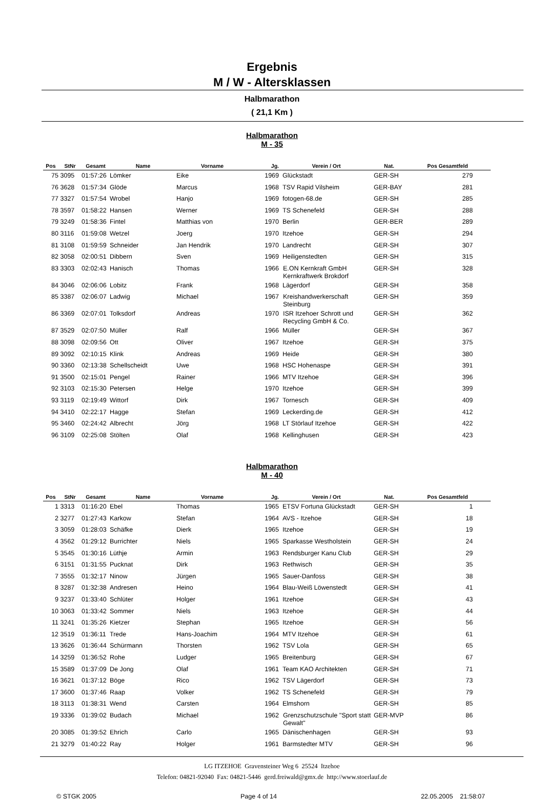Ergebnis
M / W - Altersklassen
Halbmarathon
( 21,1 Km )
Halbmarathon
M - 35
| Pos | StNr | Gesamt | Name | Vorname | Jg. | Verein / Ort | Nat. | Pos Gesamtfeld |
| --- | --- | --- | --- | --- | --- | --- | --- | --- |
| 75 | 3095 | 01:57:26 | Lömker | Eike | 1969 | Glückstadt | GER-SH | 279 |
| 76 | 3628 | 01:57:34 | Glöde | Marcus | 1968 | TSV Rapid Vilsheim | GER-BAY | 281 |
| 77 | 3327 | 01:57:54 | Wrobel | Hanjo | 1969 | fotogen-68.de | GER-SH | 285 |
| 78 | 3597 | 01:58:22 | Hansen | Werner | 1969 | TS Schenefeld | GER-SH | 288 |
| 79 | 3249 | 01:58:36 | Fintel | Matthias von | 1970 | Berlin | GER-BER | 289 |
| 80 | 3116 | 01:59:08 | Wetzel | Joerg | 1970 | Itzehoe | GER-SH | 294 |
| 81 | 3108 | 01:59:59 | Schneider | Jan Hendrik | 1970 | Landrecht | GER-SH | 307 |
| 82 | 3058 | 02:00:51 | Dibbern | Sven | 1969 | Heiligenstedten | GER-SH | 315 |
| 83 | 3303 | 02:02:43 | Hanisch | Thomas | 1966 | E.ON Kernkraft GmbH Kernkraftwerk Brokdorf | GER-SH | 328 |
| 84 | 3046 | 02:06:06 | Lobitz | Frank | 1968 | Lägerdorf | GER-SH | 358 |
| 85 | 3387 | 02:06:07 | Ladwig | Michael | 1967 | Kreishandwerkerschaft Steinburg | GER-SH | 359 |
| 86 | 3369 | 02:07:01 | Tolksdorf | Andreas | 1970 | ISR Itzehoer Schrott und Recycling GmbH & Co. | GER-SH | 362 |
| 87 | 3529 | 02:07:50 | Müller | Ralf | 1966 | Müller | GER-SH | 367 |
| 88 | 3098 | 02:09:56 | Ott | Oliver | 1967 | Itzehoe | GER-SH | 375 |
| 89 | 3092 | 02:10:15 | Klink | Andreas | 1969 | Heide | GER-SH | 380 |
| 90 | 3360 | 02:13:38 | Schellscheidt | Uwe | 1968 | HSC Hohenaspe | GER-SH | 391 |
| 91 | 3500 | 02:15:01 | Pengel | Rainer | 1966 | MTV Itzehoe | GER-SH | 396 |
| 92 | 3103 | 02:15:30 | Petersen | Helge | 1970 | Itzehoe | GER-SH | 399 |
| 93 | 3119 | 02:19:49 | Wittorf | Dirk | 1967 | Tornesch | GER-SH | 409 |
| 94 | 3410 | 02:22:17 | Hagge | Stefan | 1969 | Leckerding.de | GER-SH | 412 |
| 95 | 3460 | 02:24:42 | Albrecht | Jörg | 1968 | LT Störlauf Itzehoe | GER-SH | 422 |
| 96 | 3109 | 02:25:08 | Stölten | Olaf | 1968 | Kellinghusen | GER-SH | 423 |
Halbmarathon
M - 40
| Pos | StNr | Gesamt | Name | Vorname | Jg. | Verein / Ort | Nat. | Pos Gesamtfeld |
| --- | --- | --- | --- | --- | --- | --- | --- | --- |
| 1 | 3313 | 01:16:20 | Ebel | Thomas | 1965 | ETSV Fortuna Glückstadt | GER-SH | 1 |
| 2 | 3277 | 01:27:43 | Karkow | Stefan | 1964 | AVS - Itzehoe | GER-SH | 18 |
| 3 | 3059 | 01:28:03 | Schäfke | Dierk | 1965 | Itzehoe | GER-SH | 19 |
| 4 | 3562 | 01:29:12 | Burrichter | Niels | 1965 | Sparkasse Westholstein | GER-SH | 24 |
| 5 | 3545 | 01:30:16 | Lüthje | Armin | 1963 | Rendsburger Kanu Club | GER-SH | 29 |
| 6 | 3151 | 01:31:55 | Pucknat | Dirk | 1963 | Rethwisch | GER-SH | 35 |
| 7 | 3555 | 01:32:17 | Ninow | Jürgen | 1965 | Sauer-Danfoss | GER-SH | 38 |
| 8 | 3287 | 01:32:38 | Andresen | Heino | 1964 | Blau-Weiß Löwenstedt | GER-SH | 41 |
| 9 | 3237 | 01:33:40 | Schlüter | Holger | 1961 | Itzehoe | GER-SH | 43 |
| 10 | 3063 | 01:33:42 | Sommer | Niels | 1963 | Itzehoe | GER-SH | 44 |
| 11 | 3241 | 01:35:26 | Kietzer | Stephan | 1965 | Itzehoe | GER-SH | 56 |
| 12 | 3519 | 01:36:11 | Trede | Hans-Joachim | 1964 | MTV Itzehoe | GER-SH | 61 |
| 13 | 3626 | 01:36:44 | Schürmann | Thorsten | 1962 | TSV Lola | GER-SH | 65 |
| 14 | 3259 | 01:36:52 | Rohe | Ludger | 1965 | Breitenburg | GER-SH | 67 |
| 15 | 3589 | 01:37:09 | De Jong | Olaf | 1961 | Team KAO Architekten | GER-SH | 71 |
| 16 | 3621 | 01:37:12 | Böge | Rico | 1962 | TSV Lägerdorf | GER-SH | 73 |
| 17 | 3600 | 01:37:46 | Raap | Volker | 1962 | TS Schenefeld | GER-SH | 79 |
| 18 | 3113 | 01:38:31 | Wend | Carsten | 1964 | Elmshorn | GER-SH | 85 |
| 19 | 3336 | 01:39:02 | Budach | Michael | 1962 | Grenzschutzschule "Sport statt Gewalt" | GER-MVP | 86 |
| 20 | 3085 | 01:39:52 | Ehrich | Carlo | 1965 | Dänischenhagen | GER-SH | 93 |
| 21 | 3279 | 01:40:22 | Ray | Holger | 1961 | Barmstedter MTV | GER-SH | 96 |
LG ITZEHOE Gravensteiner Weg 6 25524 Itzehoe
Telefon: 04821-92040 Fax: 04821-5446 gerd.freiwald@gmx.de http://www.stoerlauf.de
© STGK 2005 Page 4 of 14 22.05.2005 21:58:07